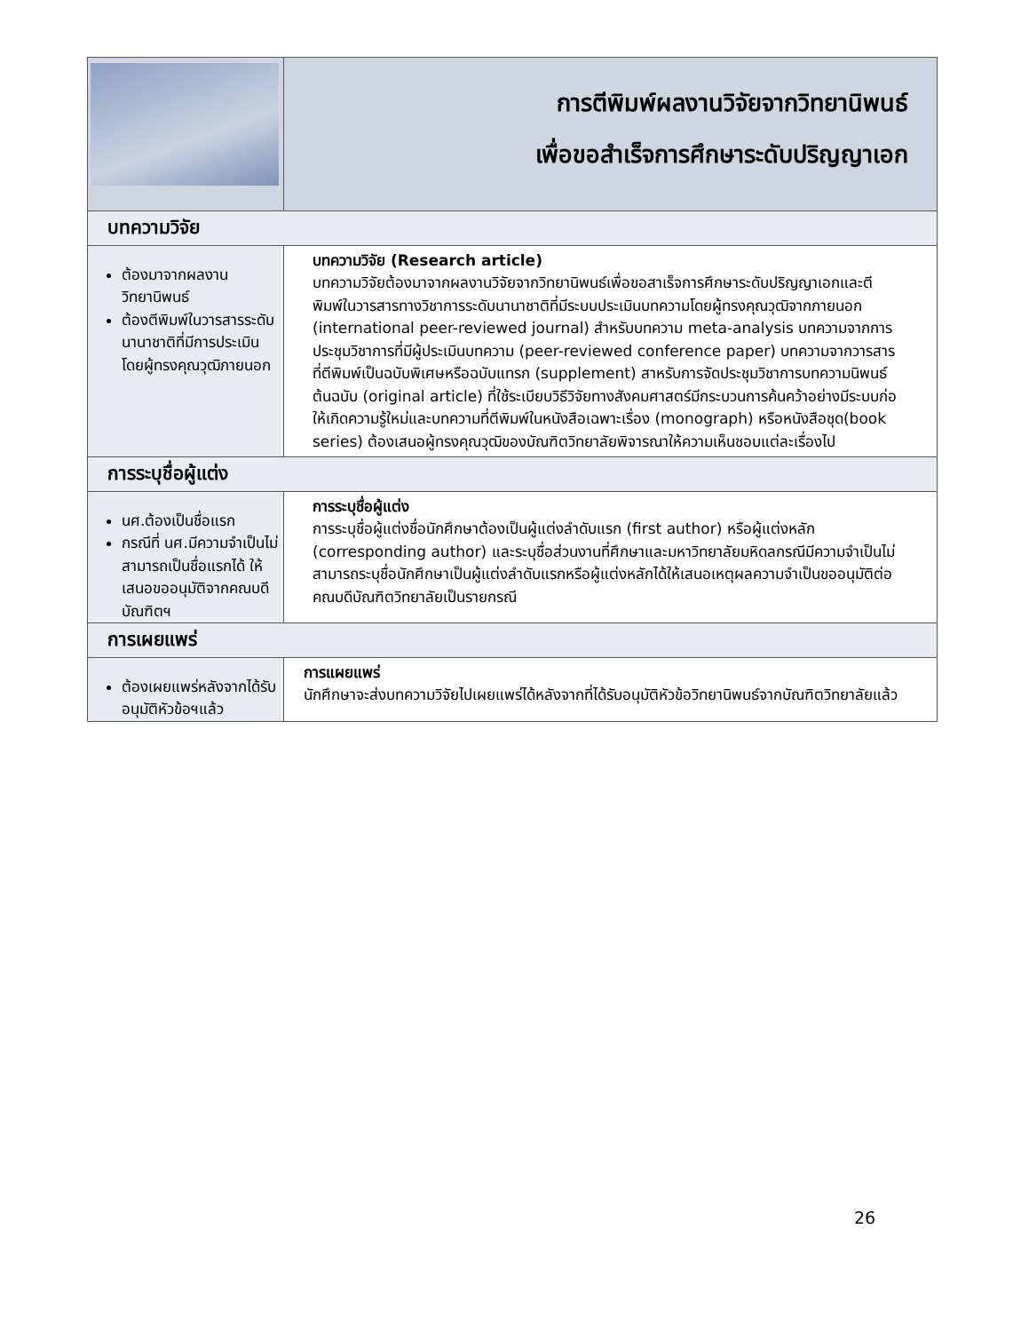| | การตีพิมพ์ผลงานวิจัยจากวิทยานิพนธ์ เพื่อขอสำเร็จการศึกษาระดับปริญญาเอก |
| บทความวิจัย | |
| ต้องมาจากผลงานวิทยานิพนธ์ ต้องตีพิมพ์ในวารสารระดับนานาชาติที่มีการประเมินโดยผู้ทรงคุณวุฒิภายนอก | บทความวิจัย (Research article) บทความวิจัยต้องมาจากผลงานวิจัยจากวิทยานิพนธ์เพื่อขอสาเร็จการศึกษาระดับปริญญาเอกและตีพิมพ์ในวารสารทางวิชาการระดับนานาชาติที่มีระบบประเมินบทความโดยผู้ทรงคุณวุฒิจากภายนอก (international peer-reviewed journal) สำหรับบทความ meta-analysis บทความจากการประชุมวิชาการที่มีผู้ประเมินบทความ (peer-reviewed conference paper) บทความจากวารสารที่ตีพิมพ์เป็นฉบับพิเศษหรือฉบับแทรก (supplement) สาหรับการจัดประชุมวิชาการบทความนิพนธ์ต้นฉบับ (original article) ที่ใช้ระเบียบวิธีวิจัยทางสังคมศาสตร์มีกระบวนการค้นคว้าอย่างมีระบบก่อให้เกิดความรู้ใหม่และบทความที่ตีพิมพ์ในหนังสือเฉพาะเรื่อง (monograph) หรือหนังสือชุด(book series) ต้องเสนอผู้ทรงคุณวุฒิของบัณฑิตวิทยาลัยพิจารณาให้ความเห็นชอบแต่ละเรื่องไป |
| การระบุชื่อผู้แต่ง | |
| นศ.ต้องเป็นชื่อแรก กรณีที่ นศ.มีความจำเป็นไม่สามารถเป็นชื่อแรกได้ ให้เสนอขออนุมัติจากคณบดีบัณฑิตฯ | การระบุชื่อผู้แต่ง การระบุชื่อผู้แต่งชื่อนักศึกษาต้องเป็นผู้แต่งลำดับแรก (first author) หรือผู้แต่งหลัก (corresponding author) และระบุชื่อส่วนงานที่ศึกษาและมหาวิทยาลัยมหิดลกรณีมีความจำเป็นไม่สามารถระบุชื่อนักศึกษาเป็นผู้แต่งลำดับแรกหรือผู้แต่งหลักได้ให้เสนอเหตุผลความจำเป็นขออนุมัติต่อคณบดีบัณฑิตวิทยาลัยเป็นรายกรณี |
| การเผยแพร่ | |
| ต้องเผยแพร่หลังจากได้รับอนุมัติหัวข้อฯแล้ว | การแผยแพร่ นักศึกษาจะส่งบทความวิจัยไปเผยแพร่ได้หลังจากที่ได้รับอนุมัติหัวข้อวิทยานิพนธ์จากบัณฑิตวิทยาลัยแล้ว |
26